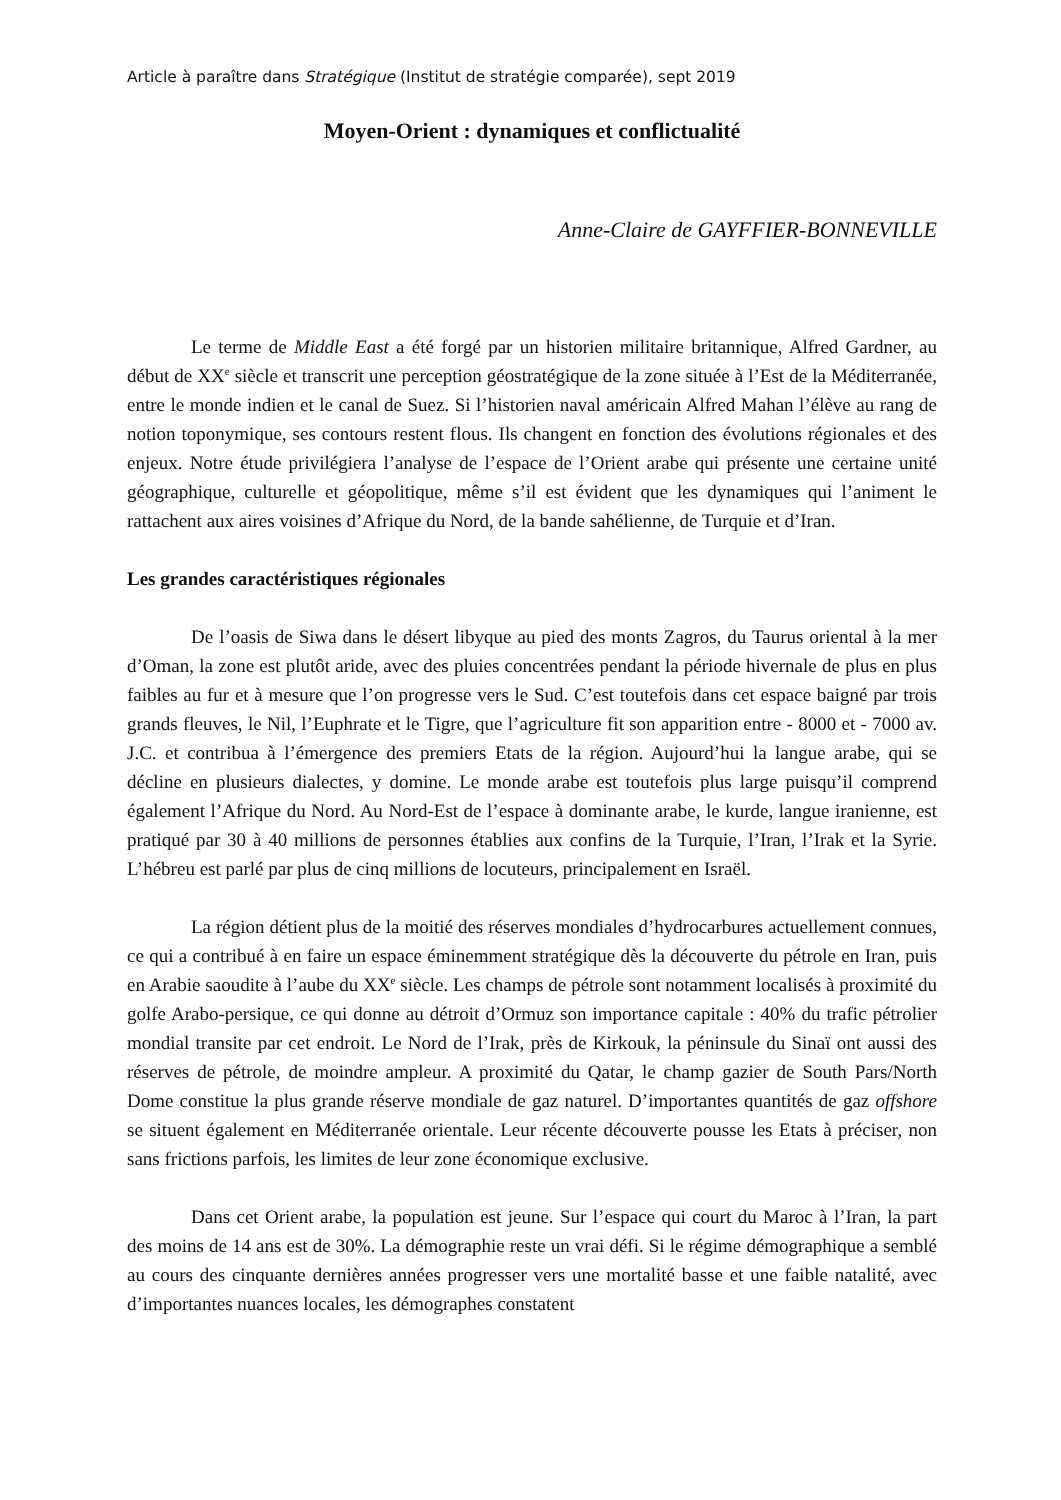Article à paraître dans Stratégique (Institut de stratégie comparée), sept 2019
Moyen-Orient : dynamiques et conflictualité
Anne-Claire de GAYFFIER-BONNEVILLE
Le terme de Middle East a été forgé par un historien militaire britannique, Alfred Gardner, au début de XX<sup>e</sup> siècle et transcrit une perception géostratégique de la zone située à l’Est de la Méditerranée, entre le monde indien et le canal de Suez. Si l’historien naval américain Alfred Mahan l’élève au rang de notion toponymique, ses contours restent flous. Ils changent en fonction des évolutions régionales et des enjeux. Notre étude privilégiera l’analyse de l’espace de l’Orient arabe qui présente une certaine unité géographique, culturelle et géopolitique, même s’il est évident que les dynamiques qui l’animent le rattachent aux aires voisines d’Afrique du Nord, de la bande sahélienne, de Turquie et d’Iran.
Les grandes caractéristiques régionales
De l’oasis de Siwa dans le désert libyque au pied des monts Zagros, du Taurus oriental à la mer d’Oman, la zone est plutôt aride, avec des pluies concentrées pendant la période hivernale de plus en plus faibles au fur et à mesure que l’on progresse vers le Sud. C’est toutefois dans cet espace baigné par trois grands fleuves, le Nil, l’Euphrate et le Tigre, que l’agriculture fit son apparition entre - 8000 et - 7000 av. J.C. et contribua à l’émergence des premiers Etats de la région. Aujourd’hui la langue arabe, qui se décline en plusieurs dialectes, y domine. Le monde arabe est toutefois plus large puisqu’il comprend également l’Afrique du Nord. Au Nord-Est de l’espace à dominante arabe, le kurde, langue iranienne, est pratiqué par 30 à 40 millions de personnes établies aux confins de la Turquie, l’Iran, l’Irak et la Syrie. L’hébreu est parlé par plus de cinq millions de locuteurs, principalement en Israël.
La région détient plus de la moitié des réserves mondiales d’hydrocarbures actuellement connues, ce qui a contribué à en faire un espace éminemment stratégique dès la découverte du pétrole en Iran, puis en Arabie saoudite à l’aube du XX<sup>e</sup> siècle. Les champs de pétrole sont notamment localisés à proximité du golfe Arabo-persique, ce qui donne au détroit d’Ormuz son importance capitale : 40% du trafic pétrolier mondial transite par cet endroit. Le Nord de l’Irak, près de Kirkouk, la péninsule du Sinaï ont aussi des réserves de pétrole, de moindre ampleur. A proximité du Qatar, le champ gazier de South Pars/North Dome constitue la plus grande réserve mondiale de gaz naturel. D’importantes quantités de gaz offshore se situent également en Méditerranée orientale. Leur récente découverte pousse les Etats à préciser, non sans frictions parfois, les limites de leur zone économique exclusive.
Dans cet Orient arabe, la population est jeune. Sur l’espace qui court du Maroc à l’Iran, la part des moins de 14 ans est de 30%. La démographie reste un vrai défi. Si le régime démographique a semblé au cours des cinquante dernières années progresser vers une mortalité basse et une faible natalité, avec d’importantes nuances locales, les démographes constatent